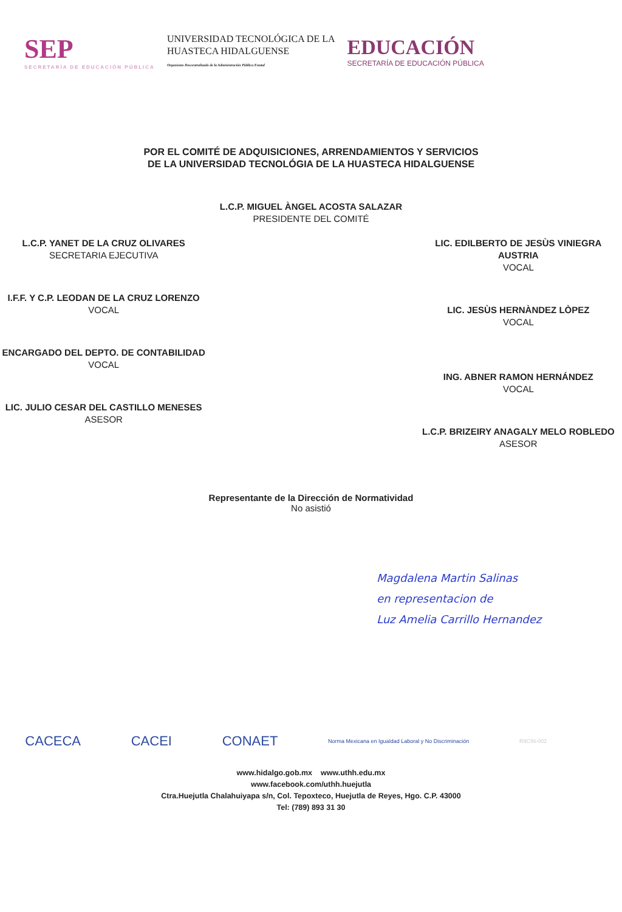SEP
SECRETARÍA DE EDUCACIÓN PÚBLICA
UNIVERSIDAD TECNOLÓGICA DE LA
HUASTECA HIDALGUENSE
Organismo Descentralizado de la Administración Pública Estatal
EDUCACIÓN
SECRETARÍA DE EDUCACIÓN PÚBLICA
POR EL COMITÉ DE ADQUISICIONES, ARRENDAMIENTOS Y SERVICIOS
DE LA UNIVERSIDAD TECNOLÓGIA DE LA HUASTECA HIDALGUENSE
L.C.P. YANET DE LA CRUZ OLIVARES
SECRETARIA EJECUTIVA
I.F.F. Y C.P. LEODAN DE LA CRUZ LORENZO
VOCAL
ENCARGADO DEL DEPTO. DE CONTABILIDAD
VOCAL
LIC. JULIO CESAR DEL CASTILLO MENESES
ASESOR
L.C.P. MIGUEL ÀNGEL ACOSTA SALAZAR
PRESIDENTE DEL COMITÉ
LIC. EDILBERTO DE JESÙS VINIEGRA AUSTRIA
VOCAL
LIC. JESÙS HERNÀNDEZ LÒPEZ
VOCAL
ING. ABNER RAMON HERNÁNDEZ
VOCAL
L.C.P. BRIZEIRY ANAGALY MELO ROBLEDO
ASESOR
Representante de la Dirección de Normatividad
No asistió
Magdalena Martin Salinas
en representacion de
Luz Amelia Carrillo Hernandez
CACECA CACEI CONAET Norma Mexicana en Igualdad Laboral y No Discriminación R9CIN-002
www.hidalgo.gob.mx www.uthh.edu.mx
www.facebook.com/uthh.huejutla
Ctra.Huejutla Chalahuiyapa s/n, Col. Tepoxteco, Huejutla de Reyes, Hgo. C.P. 43000
Tel: (789) 893 31 30